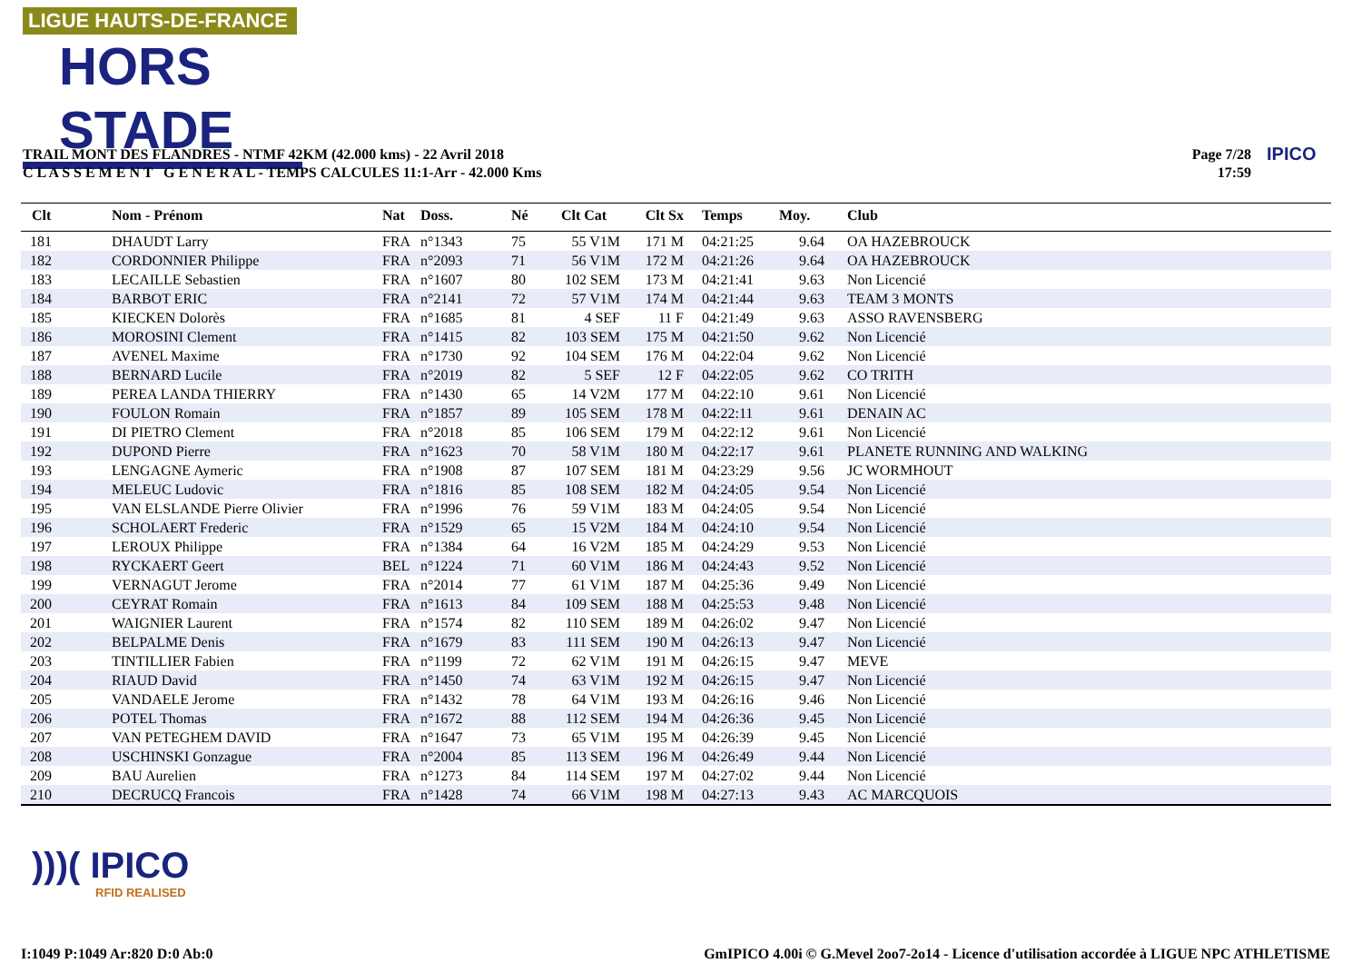LIGUE HAUTS-DE-FRANCE
HORS STADE
TRAIL MONT DES FLANDRES - NTMF 42KM (42.000 kms) - 22 Avril 2018
C L A S S E M E N T G E N E R A L - TEMPS CALCULES 11:1-Arr - 42.000 Kms
Page 7/28
17:59
IPICO
| Clt | Nom - Prénom | Nat | Doss. | Né | Clt Cat | Clt Sx | Temps | Moy. | Club |
| --- | --- | --- | --- | --- | --- | --- | --- | --- | --- |
| 181 | DHAUDT Larry | FRA | n°1343 | 75 | 55 V1M | 171 M | 04:21:25 | 9.64 | OA HAZEBROUCK |
| 182 | CORDONNIER Philippe | FRA | n°2093 | 71 | 56 V1M | 172 M | 04:21:26 | 9.64 | OA HAZEBROUCK |
| 183 | LECAILLE Sebastien | FRA | n°1607 | 80 | 102 SEM | 173 M | 04:21:41 | 9.63 | Non Licencié |
| 184 | BARBOT ERIC | FRA | n°2141 | 72 | 57 V1M | 174 M | 04:21:44 | 9.63 | TEAM 3 MONTS |
| 185 | KIECKEN Dolorès | FRA | n°1685 | 81 | 4 SEF | 11 F | 04:21:49 | 9.63 | ASSO RAVENSBERG |
| 186 | MOROSINI Clement | FRA | n°1415 | 82 | 103 SEM | 175 M | 04:21:50 | 9.62 | Non Licencié |
| 187 | AVENEL Maxime | FRA | n°1730 | 92 | 104 SEM | 176 M | 04:22:04 | 9.62 | Non Licencié |
| 188 | BERNARD Lucile | FRA | n°2019 | 82 | 5 SEF | 12 F | 04:22:05 | 9.62 | CO TRITH |
| 189 | PEREA LANDA THIERRY | FRA | n°1430 | 65 | 14 V2M | 177 M | 04:22:10 | 9.61 | Non Licencié |
| 190 | FOULON Romain | FRA | n°1857 | 89 | 105 SEM | 178 M | 04:22:11 | 9.61 | DENAIN AC |
| 191 | DI PIETRO Clement | FRA | n°2018 | 85 | 106 SEM | 179 M | 04:22:12 | 9.61 | Non Licencié |
| 192 | DUPOND Pierre | FRA | n°1623 | 70 | 58 V1M | 180 M | 04:22:17 | 9.61 | PLANETE RUNNING AND WALKING |
| 193 | LENGAGNE Aymeric | FRA | n°1908 | 87 | 107 SEM | 181 M | 04:23:29 | 9.56 | JC WORMHOUT |
| 194 | MELEUC Ludovic | FRA | n°1816 | 85 | 108 SEM | 182 M | 04:24:05 | 9.54 | Non Licencié |
| 195 | VAN ELSLANDE Pierre Olivier | FRA | n°1996 | 76 | 59 V1M | 183 M | 04:24:05 | 9.54 | Non Licencié |
| 196 | SCHOLAERT Frederic | FRA | n°1529 | 65 | 15 V2M | 184 M | 04:24:10 | 9.54 | Non Licencié |
| 197 | LEROUX Philippe | FRA | n°1384 | 64 | 16 V2M | 185 M | 04:24:29 | 9.53 | Non Licencié |
| 198 | RYCKAERT Geert | BEL | n°1224 | 71 | 60 V1M | 186 M | 04:24:43 | 9.52 | Non Licencié |
| 199 | VERNAGUT Jerome | FRA | n°2014 | 77 | 61 V1M | 187 M | 04:25:36 | 9.49 | Non Licencié |
| 200 | CEYRAT Romain | FRA | n°1613 | 84 | 109 SEM | 188 M | 04:25:53 | 9.48 | Non Licencié |
| 201 | WAIGNIER Laurent | FRA | n°1574 | 82 | 110 SEM | 189 M | 04:26:02 | 9.47 | Non Licencié |
| 202 | BELPALME Denis | FRA | n°1679 | 83 | 111 SEM | 190 M | 04:26:13 | 9.47 | Non Licencié |
| 203 | TINTILLIER Fabien | FRA | n°1199 | 72 | 62 V1M | 191 M | 04:26:15 | 9.47 | MEVE |
| 204 | RIAUD David | FRA | n°1450 | 74 | 63 V1M | 192 M | 04:26:15 | 9.47 | Non Licencié |
| 205 | VANDAELE Jerome | FRA | n°1432 | 78 | 64 V1M | 193 M | 04:26:16 | 9.46 | Non Licencié |
| 206 | POTEL Thomas | FRA | n°1672 | 88 | 112 SEM | 194 M | 04:26:36 | 9.45 | Non Licencié |
| 207 | VAN PETEGHEM DAVID | FRA | n°1647 | 73 | 65 V1M | 195 M | 04:26:39 | 9.45 | Non Licencié |
| 208 | USCHINSKI Gonzague | FRA | n°2004 | 85 | 113 SEM | 196 M | 04:26:49 | 9.44 | Non Licencié |
| 209 | BAU Aurelien | FRA | n°1273 | 84 | 114 SEM | 197 M | 04:27:02 | 9.44 | Non Licencié |
| 210 | DECRUCQ Francois | FRA | n°1428 | 74 | 66 V1M | 198 M | 04:27:13 | 9.43 | AC MARCQUOIS |
)))( IPICO
RFID REALISED
I:1049 P:1049 Ar:820 D:0 Ab:0
GmIPICO 4.00i © G.Mevel 2oo7-2o14 - Licence d'utilisation accordée à LIGUE NPC ATHLETISME